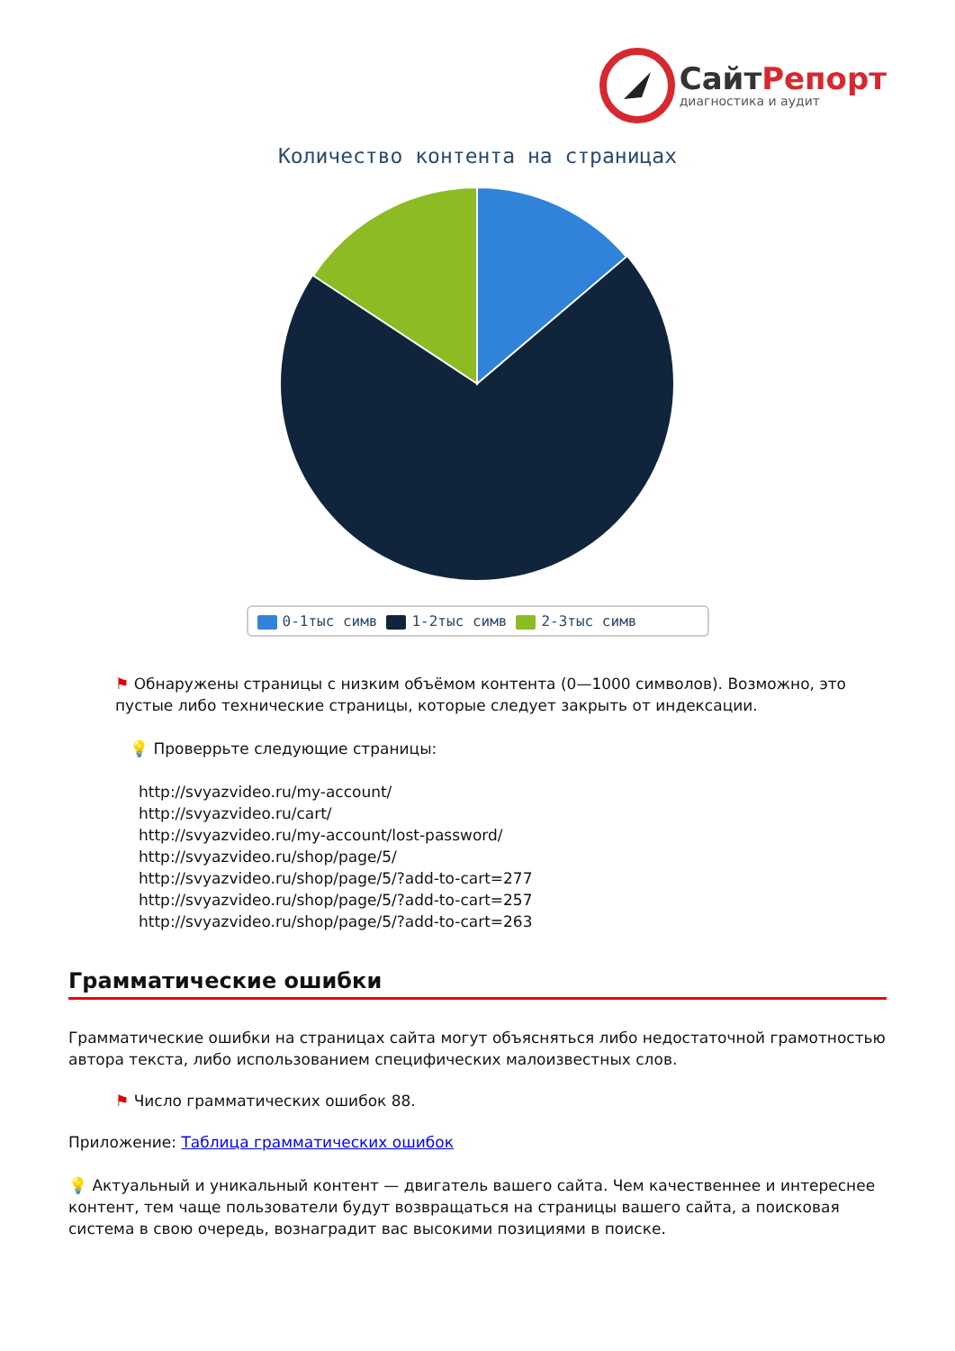СайтРепорт
диагностика и аудит
Количество контента на страницах
0-1тыс симв 1-2тыс симв 2-3тыс симв
⚑ Обнаружены страницы с низким объёмом контента (0—1000 символов). Возможно, это пустые либо технические страницы, которые следует закрыть от индексации.
💡 Проверрьте следующие страницы:
http://svyazvideo.ru/my-account/
http://svyazvideo.ru/cart/
http://svyazvideo.ru/my-account/lost-password/
http://svyazvideo.ru/shop/page/5/
http://svyazvideo.ru/shop/page/5/?add-to-cart=277
http://svyazvideo.ru/shop/page/5/?add-to-cart=257
http://svyazvideo.ru/shop/page/5/?add-to-cart=263
Грамматические ошибки
Грамматические ошибки на страницах сайта могут объясняться либо недостаточной грамотностью автора текста, либо использованием специфических малоизвестных слов.
⚑ Число грамматических ошибок 88.
Приложение: Таблица грамматических ошибок
💡 Актуальный и уникальный контент — двигатель вашего сайта. Чем качественнее и интереснее контент, тем чаще пользователи будут возвращаться на страницы вашего сайта, а поисковая система в свою очередь, вознаградит вас высокими позициями в поиске.